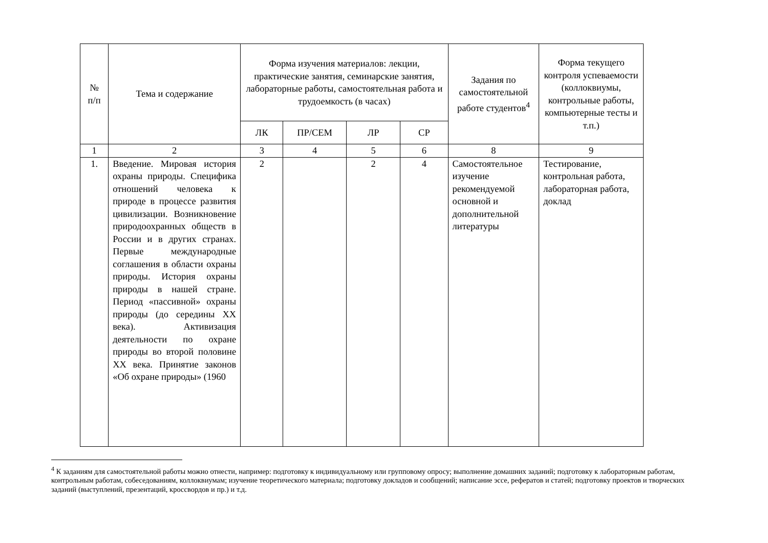| № п/п | Тема и содержание | Форма изучения материалов: лекции, практические занятия, семинарские занятия, лабораторные работы, самостоятельная работа и трудоемкость (в часах) | | | | Задания по самостоятельной работе студентов<sup>4</sup> | Форма текущего контроля успеваемости (коллоквиумы, контрольные работы, компьютерные тесты и т.п.) |
| --- | --- | --- | --- | --- | --- | --- | --- |
| | | ЛК | ПР/СЕМ | ЛР | СР | | |
| 1 | 2 | 3 | 4 | 5 | 6 | 8 | 9 |
| 1. | Введение. Мировая история охраны природы. Специфика отношений человека к природе в процессе развития цивилизации. Возникновение природоохранных обществ в России и в других странах. Первые международные соглашения в области охраны природы. История охраны природы в нашей стране. Период «пассивной» охраны природы (до середины XX века). Активизация деятельности по охране природы во второй половине XX века. Принятие законов «Об охране природы» (1960 | 2 | | 2 | 4 | Самостоятельное изучение рекомендуемой основной и дополнительной литературы | Тестирование, контрольная работа, лабораторная работа, доклад |
<sup>4</sup> К заданиям для самостоятельной работы можно отнести, например: подготовку к индивидуальному или групповому опросу; выполнение домашних заданий; подготовку к лабораторным работам, контрольным работам, собеседованиям, коллоквиумам; изучение теоретического материала; подготовку докладов и сообщений; написание эссе, рефератов и статей; подготовку проектов и творческих заданий (выступлений, презентаций, кроссвордов и пр.) и т.д.